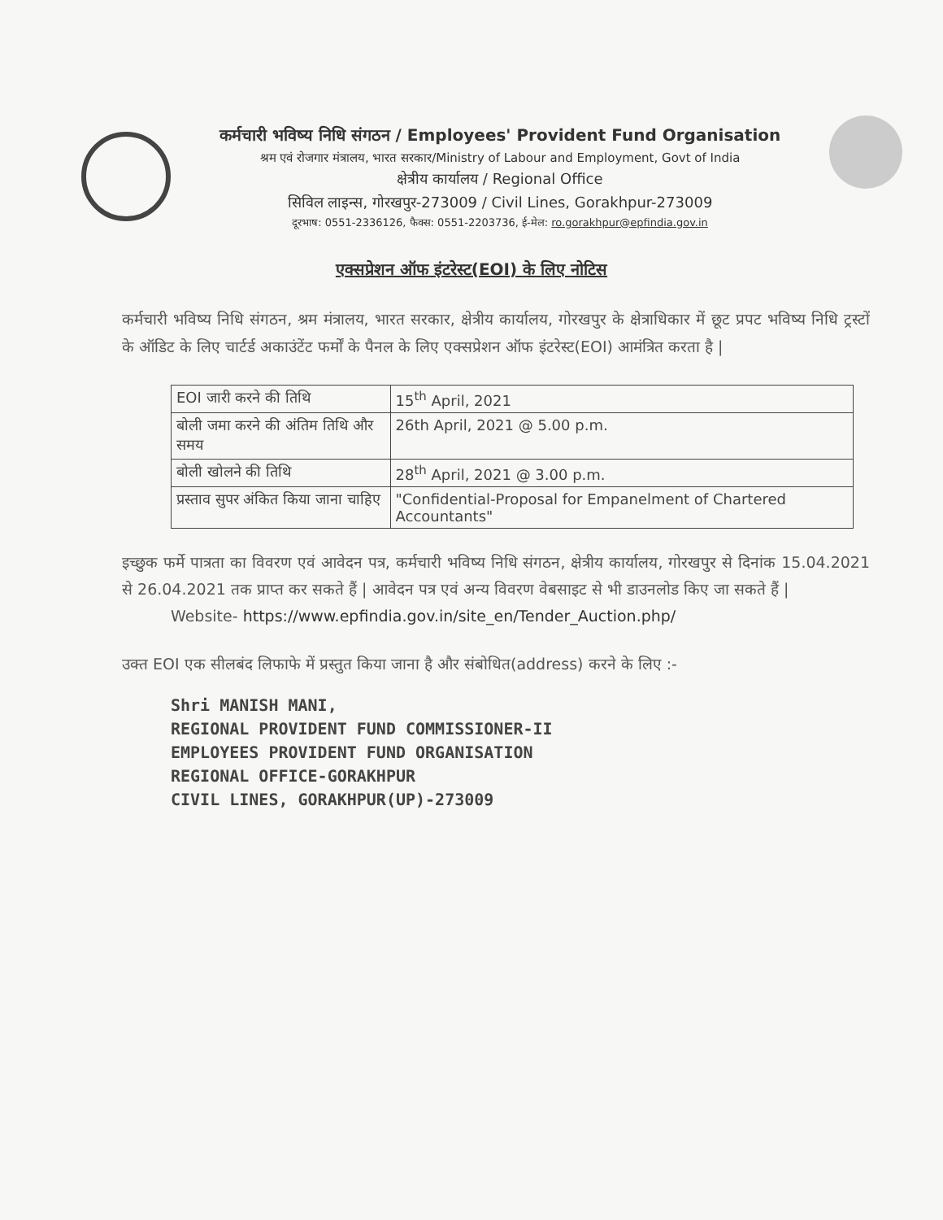कर्मचारी भविष्य निधि संगठन / Employees' Provident Fund Organisation
श्रम एवं रोजगार मंत्रालय, भारत सरकार/Ministry of Labour and Employment, Govt of India
क्षेत्रीय कार्यालय / Regional Office
सिविल लाइन्स, गोरखपुर-273009 / Civil Lines, Gorakhpur-273009
दूरभाष: 0551-2336126, फैक्स: 0551-2203736, ई-मेल: ro.gorakhpur@epfindia.gov.in
एक्सप्रेशन ऑफ इंटरेस्ट(EOI) के लिए नोटिस
कर्मचारी भविष्य निधि संगठन, श्रम मंत्रालय, भारत सरकार, क्षेत्रीय कार्यालय, गोरखपुर के क्षेत्राधिकार में छूट प्रपट भविष्य निधि ट्रस्टों के ऑडिट के लिए चार्टर्ड अकाउंटेंट फर्मों के पैनल के लिए एक्सप्रेशन ऑफ इंटरेस्ट(EOI) आमंत्रित करता है |
| EOI जारी करने की तिथि | 15<sup>th</sup> April, 2021 |
| बोली जमा करने की अंतिम तिथि और समय | 26th April, 2021 @ 5.00 p.m. |
| बोली खोलने की तिथि | 28<sup>th</sup> April, 2021 @ 3.00 p.m. |
| प्रस्ताव सुपर अंकित किया जाना चाहिए | "Confidential-Proposal for Empanelment of Chartered Accountants" |
इच्छुक फर्मे पात्रता का विवरण एवं आवेदन पत्र, कर्मचारी भविष्य निधि संगठन, क्षेत्रीय कार्यालय, गोरखपुर से दिनांक 15.04.2021 से 26.04.2021 तक प्राप्त कर सकते हैं | आवेदन पत्र एवं अन्य विवरण वेबसाइट से भी डाउनलोड किए जा सकते हैं |
Website- https://www.epfindia.gov.in/site_en/Tender_Auction.php/
उक्त EOI एक सीलबंद लिफाफे में प्रस्तुत किया जाना है और संबोधित(address) करने के लिए :-
Shri MANISH MANI,
REGIONAL PROVIDENT FUND COMMISSIONER-II
EMPLOYEES PROVIDENT FUND ORGANISATION
REGIONAL OFFICE-GORAKHPUR
CIVIL LINES, GORAKHPUR(UP)-273009